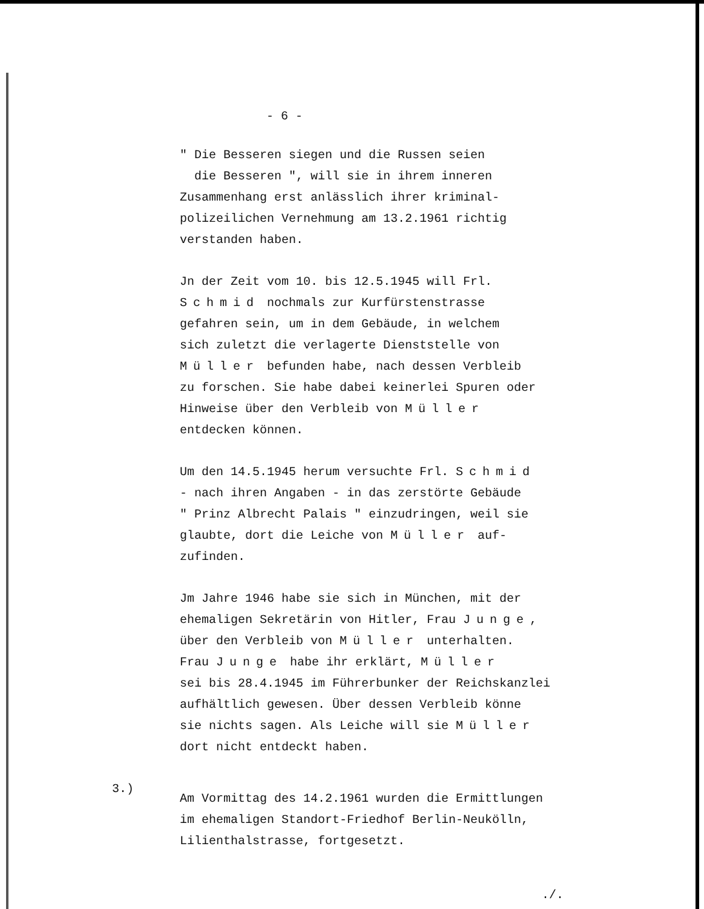- 6 -
" Die Besseren siegen und die Russen seien
die Besseren ", will sie in ihrem inneren
Zusammenhang erst anlässlich ihrer kriminal-
polizeilichen Vernehmung am 13.2.1961 richtig
verstanden haben.
Jn der Zeit vom 10. bis 12.5.1945 will Frl.
Schmid nochmals zur Kurfürstenstrasse
gefahren sein, um in dem Gebäude, in welchem
sich zuletzt die verlagerte Dienststelle von
Müller befunden habe, nach dessen Verbleib
zu forschen. Sie habe dabei keinerlei Spuren oder
Hinweise über den Verbleib von Müller
entdecken können.
Um den 14.5.1945 herum versuchte Frl. Schmid
- nach ihren Angaben - in das zerstörte Gebäude
" Prinz Albrecht Palais " einzudringen, weil sie
glaubte, dort die Leiche von Müller auf-
zufinden.
Jm Jahre 1946 habe sie sich in München, mit der
ehemaligen Sekretärin von Hitler, Frau Junge,
über den Verbleib von Müller unterhalten.
Frau Junge habe ihr erklärt, Müller
sei bis 28.4.1945 im Führerbunker der Reichskanzlei
aufhältlich gewesen. Über dessen Verbleib könne
sie nichts sagen. Als Leiche will sie Müller
dort nicht entdeckt haben.
Am Vormittag des 14.2.1961 wurden die Ermittlungen
im ehemaligen Standort-Friedhof Berlin-Neukölln,
Lilienthalstrasse, fortgesetzt.
3.)
./.